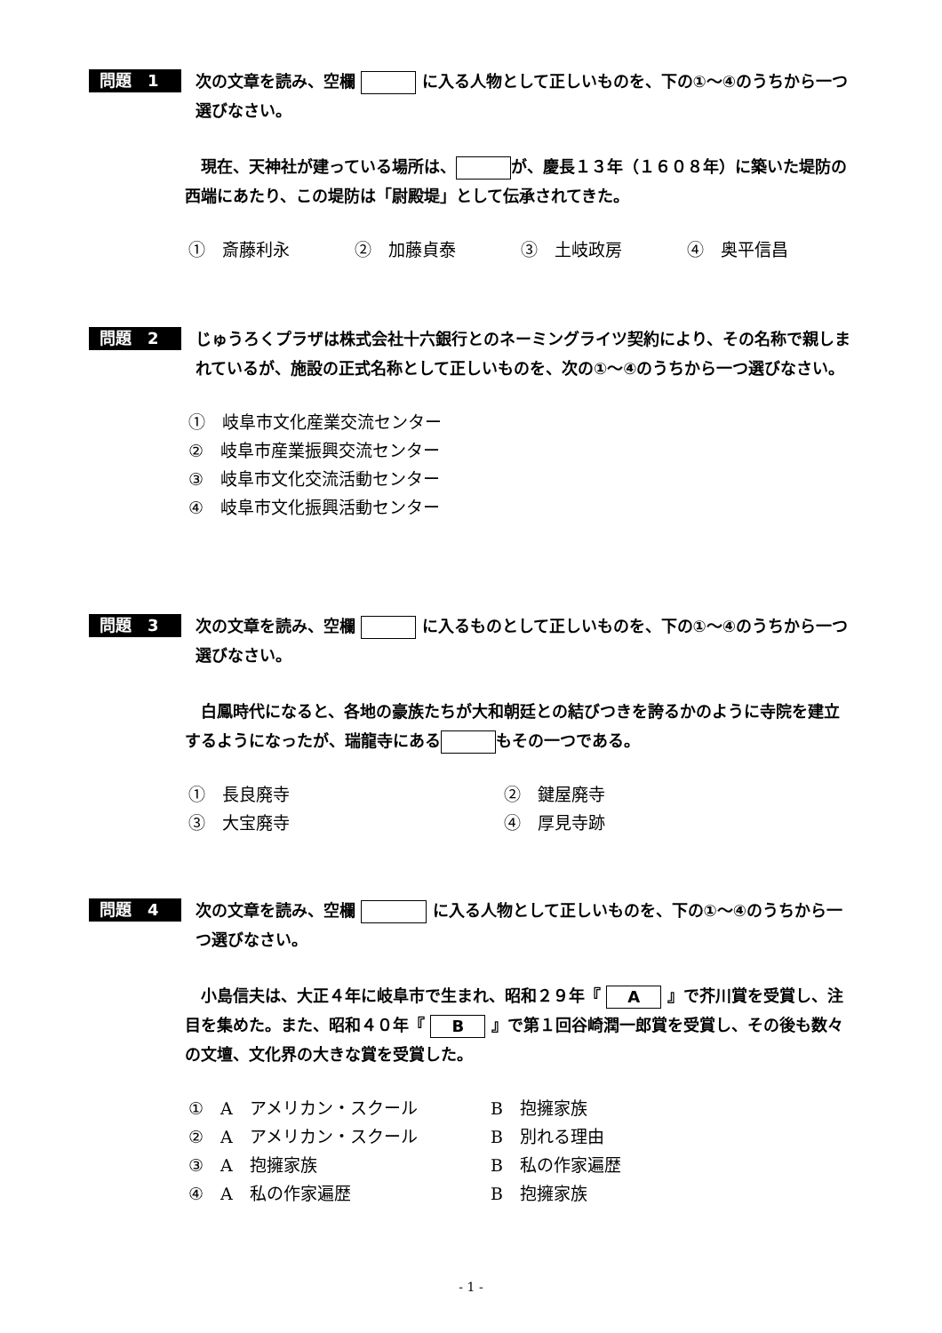問題　1
次の文章を読み、空欄 に入る人物として正しいものを、下の①～④のうちから一つ選びなさい。
現在、天神社が建っている場所は、 が、慶長１３年（１６０８年）に築いた堤防の西端にあたり、この堤防は「尉殿堤」として伝承されてきた。
①　斎藤利永 ②　加藤貞泰 ③　土岐政房 ④　奥平信昌
問題　2
じゅうろくプラザは株式会社十六銀行とのネーミングライツ契約により、その名称で親しまれているが、施設の正式名称として正しいものを、次の①～④のうちから一つ選びなさい。
①　岐阜市文化産業交流センター
②　岐阜市産業振興交流センター
③　岐阜市文化交流活動センター
④　岐阜市文化振興活動センター
問題　3
次の文章を読み、空欄 に入るものとして正しいものを、下の①～④のうちから一つ選びなさい。
白鳳時代になると、各地の豪族たちが大和朝廷との結びつきを誇るかのように寺院を建立するようになったが、瑞龍寺にある もその一つである。
①　長良廃寺 ②　鍵屋廃寺
③　大宝廃寺 ④　厚見寺跡
問題　4
次の文章を読み、空欄 に入る人物として正しいものを、下の①～④のうちから一つ選びなさい。
小島信夫は、大正４年に岐阜市で生まれ、昭和２９年『 A 』で芥川賞を受賞し、注目を集めた。また、昭和４０年『 B 』で第１回谷崎潤一郎賞を受賞し、その後も数々の文壇、文化界の大きな賞を受賞した。
①　A　アメリカン・スクール B　抱擁家族
②　A　アメリカン・スクール B　別れる理由
③　A　抱擁家族 B　私の作家遍歴
④　A　私の作家遍歴 B　抱擁家族
- 1 -